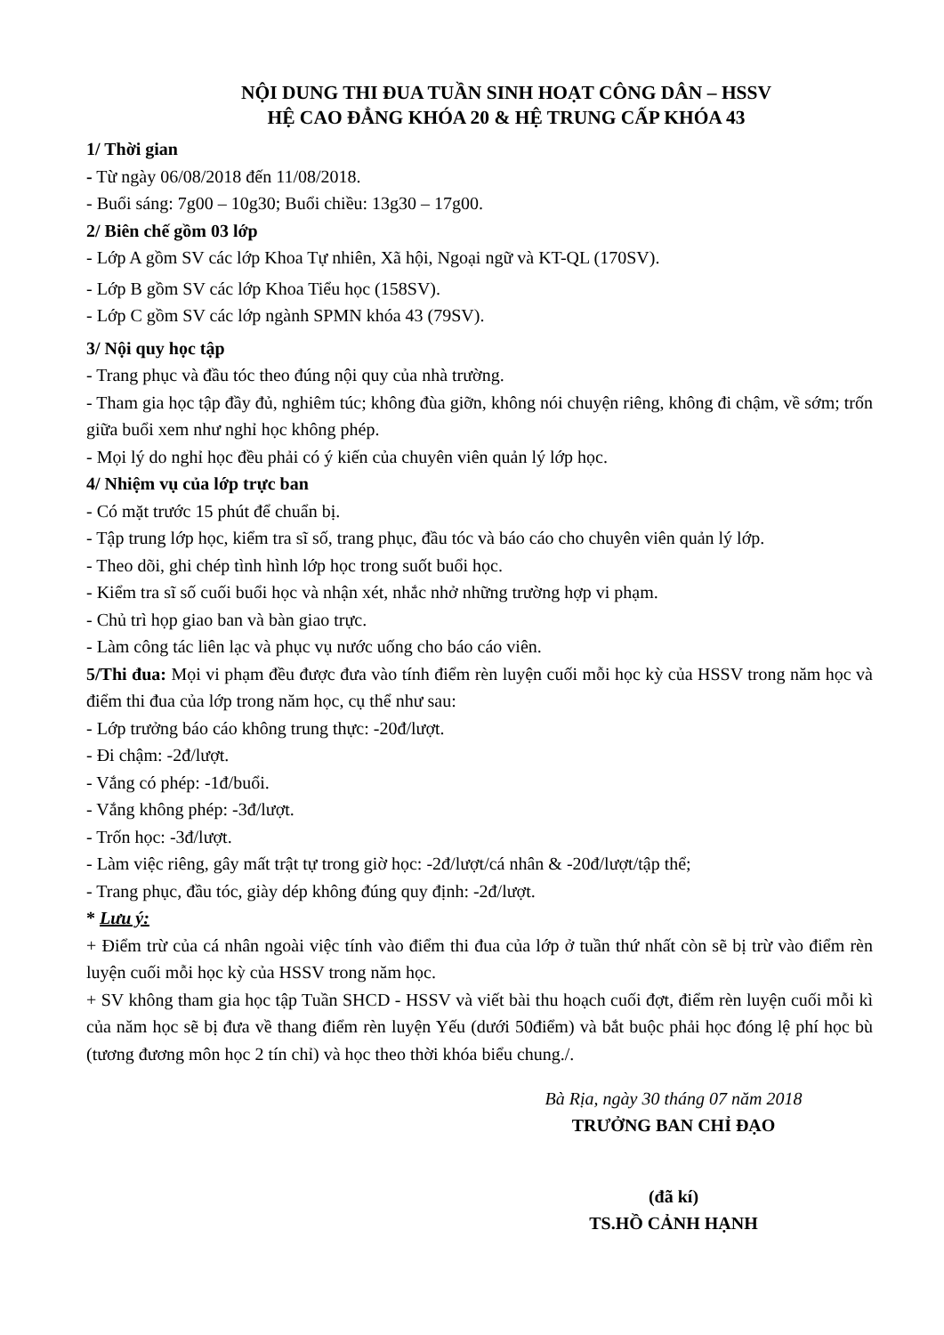NỘI DUNG THI ĐUA TUẦN SINH HOẠT CÔNG DÂN – HSSV
HỆ CAO ĐẲNG KHÓA 20 & HỆ TRUNG CẤP KHÓA 43
1/ Thời gian
- Từ ngày 06/08/2018 đến 11/08/2018.
- Buổi sáng: 7g00 – 10g30; Buổi chiều: 13g30 – 17g00.
2/ Biên chế gồm 03 lớp
- Lớp A gồm SV các lớp Khoa Tự nhiên, Xã hội, Ngoại ngữ và KT-QL (170SV).
- Lớp B gồm SV các lớp Khoa Tiểu học (158SV).
- Lớp C gồm SV các lớp ngành SPMN khóa 43 (79SV).
3/ Nội quy học tập
- Trang phục và đầu tóc theo đúng nội quy của nhà trường.
- Tham gia học tập đầy đủ, nghiêm túc; không đùa giỡn, không nói chuyện riêng, không đi chậm, về sớm; trốn giữa buổi xem như nghỉ học không phép.
- Mọi lý do nghỉ học đều phải có ý kiến của chuyên viên quản lý lớp học.
4/ Nhiệm vụ của lớp trực ban
- Có mặt trước 15 phút để chuẩn bị.
- Tập trung lớp học, kiểm tra sĩ số, trang phục, đầu tóc và báo cáo cho chuyên viên quản lý lớp.
- Theo dõi, ghi chép tình hình lớp học trong suốt buổi học.
- Kiểm tra sĩ số cuối buổi học và nhận xét, nhắc nhở những trường hợp vi phạm.
- Chủ trì họp giao ban và bàn giao trực.
- Làm công tác liên lạc và phục vụ nước uống cho báo cáo viên.
5/Thi đua: Mọi vi phạm đều được đưa vào tính điểm rèn luyện cuối mỗi học kỳ của HSSV trong năm học và điểm thi đua của lớp trong năm học, cụ thể như sau:
- Lớp trưởng báo cáo không trung thực: -20đ/lượt.
- Đi chậm: -2đ/lượt.
- Vắng có phép: -1đ/buổi.
- Vắng không phép: -3đ/lượt.
- Trốn học: -3đ/lượt.
- Làm việc riêng, gây mất trật tự trong giờ học: -2đ/lượt/cá nhân & -20đ/lượt/tập thể;
- Trang phục, đầu tóc, giày dép không đúng quy định: -2đ/lượt.
* Lưu ý:
+ Điểm trừ của cá nhân ngoài việc tính vào điểm thi đua của lớp ở tuần thứ nhất còn sẽ bị trừ vào điểm rèn luyện cuối mỗi học kỳ của HSSV trong năm học.
+ SV không tham gia học tập Tuần SHCD - HSSV và viết bài thu hoạch cuối đợt, điểm rèn luyện cuối mỗi kì của năm học sẽ bị đưa về thang điểm rèn luyện Yếu (dưới 50điểm) và bắt buộc phải học đóng lệ phí học bù (tương đương môn học 2 tín chỉ) và học theo thời khóa biểu chung./.
Bà Rịa, ngày 30 tháng 07 năm 2018
TRƯỞNG BAN CHỈ ĐẠO
(đã kí)
TS.HỒ CẢNH HẠNH